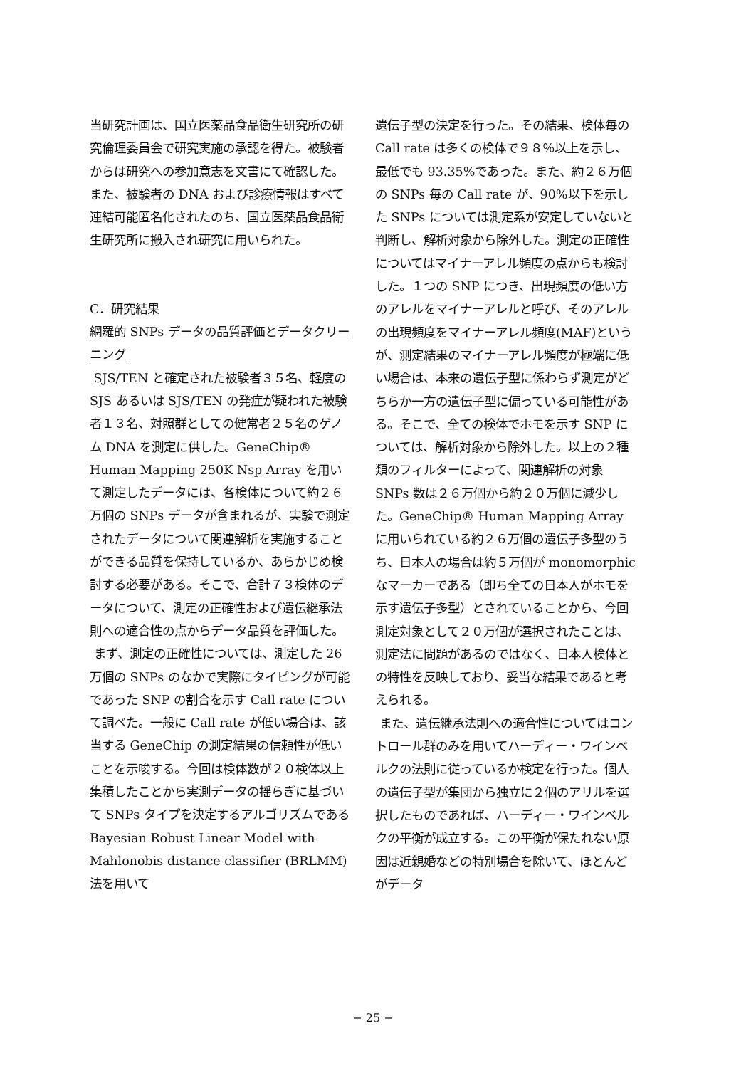当研究計画は、国立医薬品食品衛生研究所の研究倫理委員会で研究実施の承認を得た。被験者からは研究への参加意志を文書にて確認した。また、被験者の DNA および診療情報はすべて連結可能匿名化されたのち、国立医薬品食品衛生研究所に搬入され研究に用いられた。
C．研究結果
網羅的 SNPs データの品質評価とデータクリーニング
SJS/TEN と確定された被験者３５名、軽度の SJS あるいは SJS/TEN の発症が疑われた被験者１３名、対照群としての健常者２５名のゲノム DNA を測定に供した。GeneChip® Human Mapping 250K Nsp Array を用いて測定したデータには、各検体について約２６万個の SNPs データが含まれるが、実験で測定されたデータについて関連解析を実施することができる品質を保持しているか、あらかじめ検討する必要がある。そこで、合計７３検体のデータについて、測定の正確性および遺伝継承法則への適合性の点からデータ品質を評価した。
まず、測定の正確性については、測定した 26 万個の SNPs のなかで実際にタイピングが可能であった SNP の割合を示す Call rate について調べた。一般に Call rate が低い場合は、該当する GeneChip の測定結果の信頼性が低いことを示唆する。今回は検体数が２０検体以上集積したことから実測データの揺らぎに基づいて SNPs タイプを決定するアルゴリズムである Bayesian Robust Linear Model with Mahlonobis distance classifier (BRLMM) 法を用いて
遺伝子型の決定を行った。その結果、検体毎の Call rate は多くの検体で９８％以上を示し、最低でも 93.35%であった。また、約２６万個の SNPs 毎の Call rate が、90%以下を示した SNPs については測定系が安定していないと判断し、解析対象から除外した。測定の正確性についてはマイナーアレル頻度の点からも検討した。１つの SNP につき、出現頻度の低い方のアレルをマイナーアレルと呼び、そのアレルの出現頻度をマイナーアレル頻度(MAF)というが、測定結果のマイナーアレル頻度が極端に低い場合は、本来の遺伝子型に係わらず測定がどちらか一方の遺伝子型に偏っている可能性がある。そこで、全ての検体でホモを示す SNP については、解析対象から除外した。以上の２種類のフィルターによって、関連解析の対象 SNPs 数は２６万個から約２０万個に減少した。GeneChip® Human Mapping Array に用いられている約２６万個の遺伝子多型のうち、日本人の場合は約５万個が monomorphic なマーカーである（即ち全ての日本人がホモを示す遺伝子多型）とされていることから、今回測定対象として２０万個が選択されたことは、測定法に問題があるのではなく、日本人検体との特性を反映しており、妥当な結果であると考えられる。
また、遺伝継承法則への適合性についてはコントロール群のみを用いてハーディー・ワインベルクの法則に従っているか検定を行った。個人の遺伝子型が集団から独立に２個のアリルを選択したものであれば、ハーディー・ワインベルクの平衡が成立する。この平衡が保たれない原因は近親婚などの特別場合を除いて、ほとんどがデータ
− 25 −